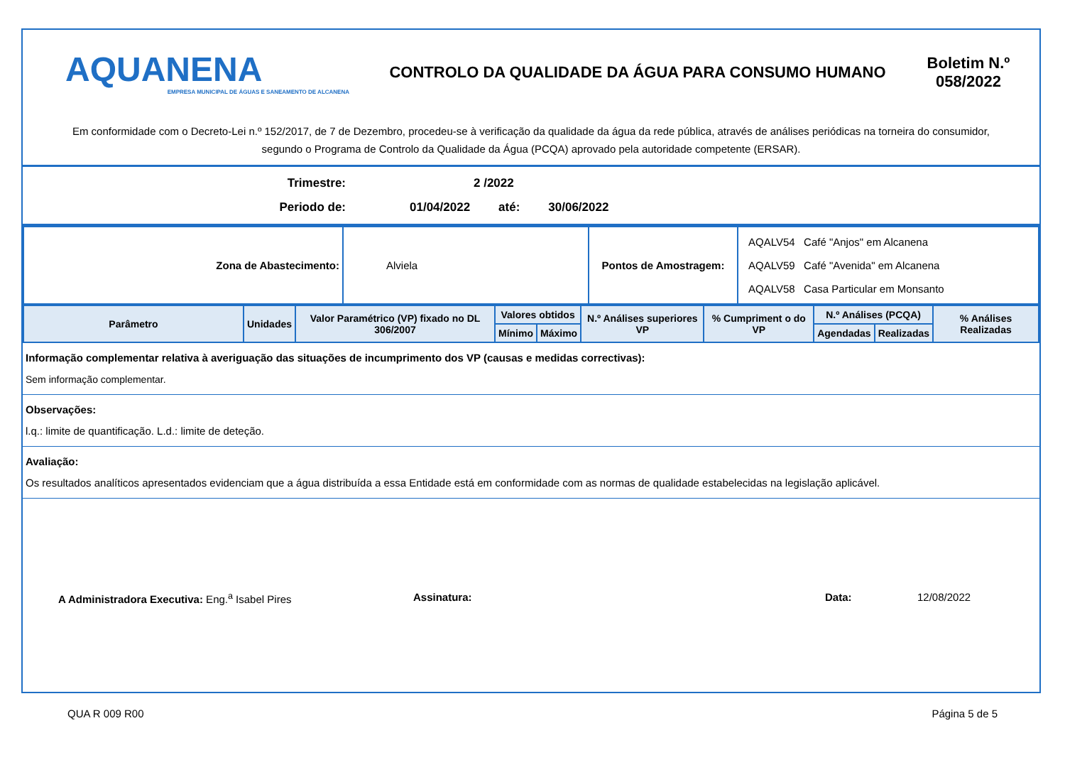AQUANENA
EMPRESA MUNICIPAL DE ÁGUAS E SANEAMENTO DE ALCANENA
CONTROLO DA QUALIDADE DA ÁGUA PARA CONSUMO HUMANO
Boletim N.º 058/2022
Em conformidade com o Decreto-Lei n.º 152/2017, de 7 de Dezembro, procedeu-se à verificação da qualidade da água da rede pública, através de análises periódicas na torneira do consumidor, segundo o Programa de Controlo da Qualidade da Água (PCQA) aprovado pela autoridade competente (ERSAR).
Trimestre: 2 /2022
Periodo de: 01/04/2022 até: 30/06/2022
| Zona de Abastecimento: | Alviela | Pontos de Amostragem: | AQALV54 Café "Anjos" em Alcanena AQALV59 Café "Avenida" em Alcanena AQALV58 Casa Particular em Monsanto |
| Parâmetro | Unidades | Valor Paramétrico (VP) fixado no DL 306/2007 | Valores obtidos | | N.º Análises superiores VP | % Cumpriment o do VP | N.º Análises (PCQA) | | % Análises Realizadas |
| --- | --- | --- | --- | --- | --- | --- | --- | --- | --- |
| | | | Mínimo | Máximo | | | Agendadas | Realizadas | |
Informação complementar relativa à averiguação das situações de incumprimento dos VP (causas e medidas correctivas):
Sem informação complementar.
Observações:
l.q.: limite de quantificação. L.d.: limite de deteção.
Avaliação:
Os resultados analíticos apresentados evidenciam que a água distribuída a essa Entidade está em conformidade com as normas de qualidade estabelecidas na legislação aplicável.
A Administradora Executiva: Eng.<sup>a</sup> Isabel Pires Assinatura: Data: 12/08/2022
QUA R 009 R00 Página 5 de 5